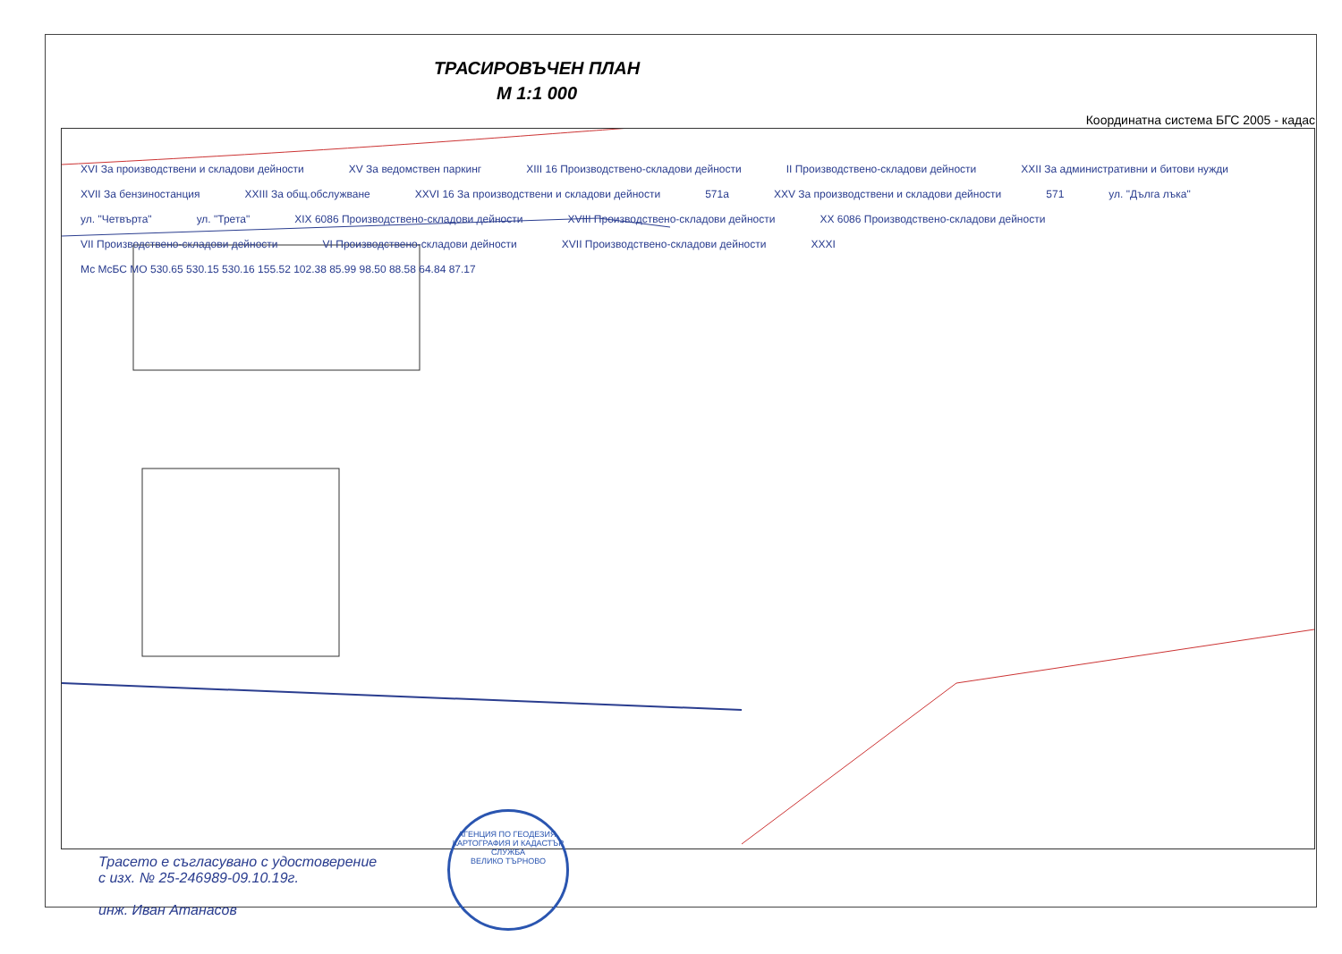ТРАСИРОВЪЧЕН ПЛАН
М 1:1 000
Координатна система БГС 2005 - кадас
XVI За производствени и складови дейности XV За ведомствен паркинг XIII 16 Производствено-складови дейности II Производствено-складови дейности XXII За административни и битови нужди XVII За бензиностанция XXIII За общ.обслужване XXVI 16 За производствени и складови дейности 571а XXV За производствени и складови дейности 571 ул. "Дълга лъка" ул. "Четвърта" ул. "Трета" XIX 6086 Производствено-складови дейности XVIII Производствено-складови дейности XX 6086 Производствено-складови дейности VII Производствено-складови дейности VI Производствено-складови дейности XVII Производствено-складови дейности XXXI Мс МсБС МО 530.65 530.15 530.16 155.52 102.38 85.99 98.50 88.58 64.84 87.17
Трасето е съгласувано с удостоверение
с изх. № 25-246989-09.10.19г.
инж. Иван Атанасов
АГЕНЦИЯ ПО ГЕОДЕЗИЯ, КАРТОГРАФИЯ И КАДАСТЪР
СЛУЖБА
ВЕЛИКО ТЪРНОВО